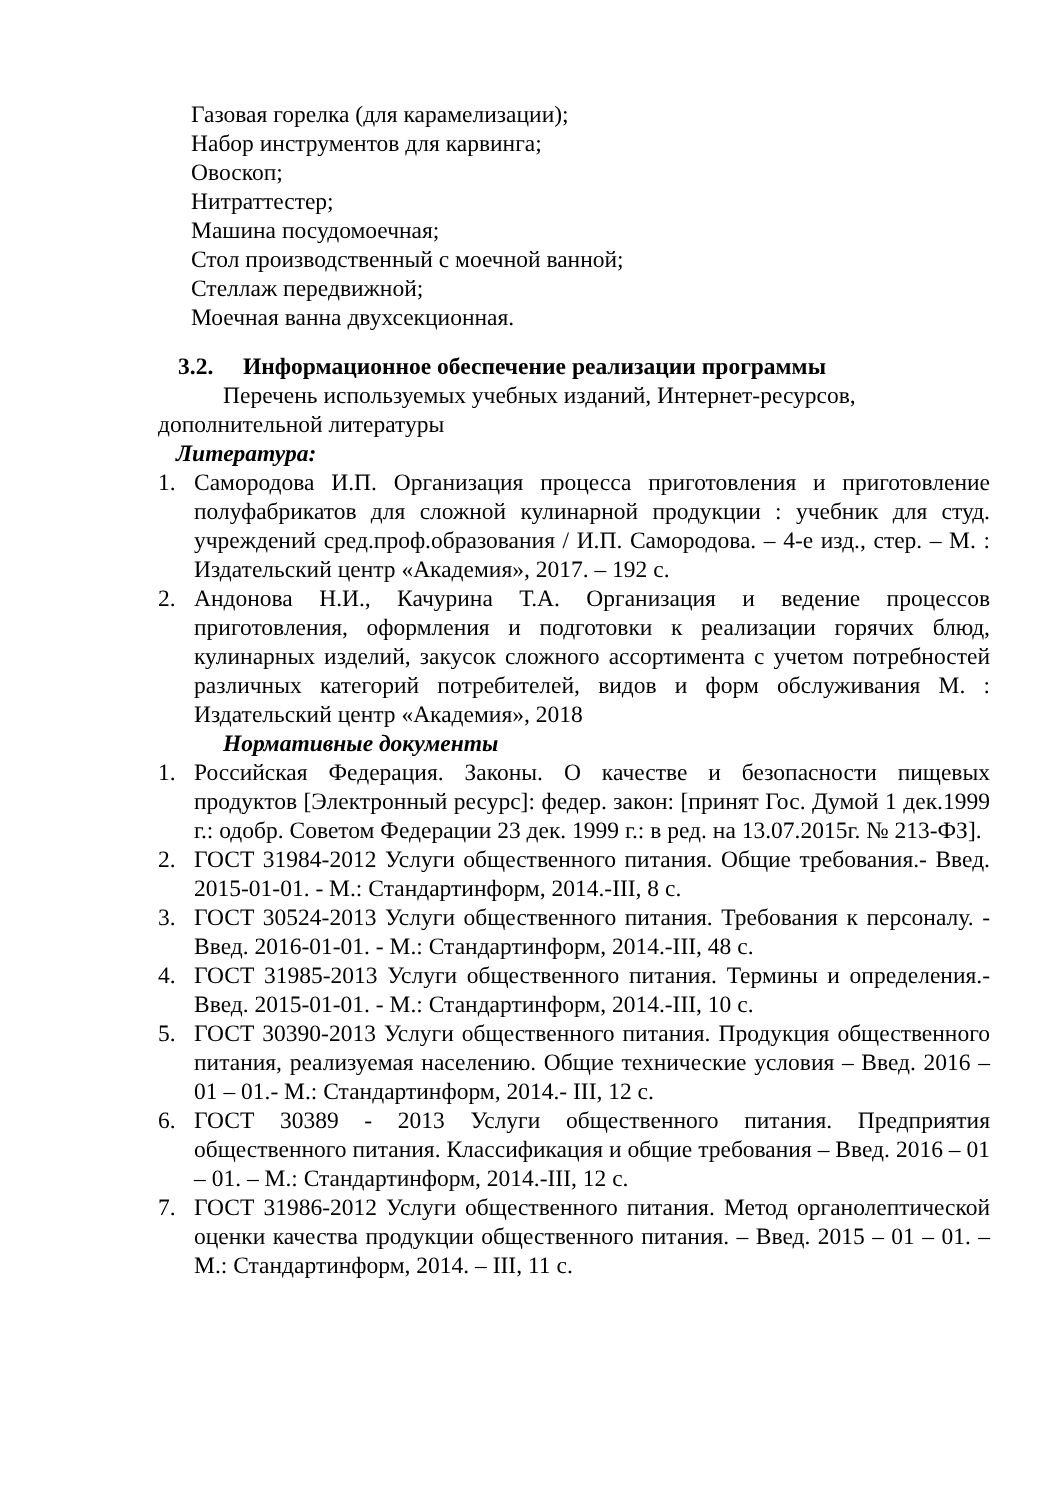Газовая горелка (для карамелизации);
Набор инструментов для карвинга;
Овоскоп;
Нитраттестер;
Машина посудомоечная;
Стол производственный с моечной ванной;
Стеллаж передвижной;
Моечная ванна двухсекционная.
3.2. Информационное обеспечение реализации программы
Перечень используемых учебных изданий, Интернет-ресурсов, дополнительной литературы
Литература:
1. Самородова И.П. Организация процесса приготовления и приготовление полуфабрикатов для сложной кулинарной продукции : учебник для студ. учреждений сред.проф.образования / И.П. Самородова. – 4-е изд., стер. – М. : Издательский центр «Академия», 2017. – 192 с.
2. Андонова Н.И., Качурина Т.А. Организация и ведение процессов приготовления, оформления и подготовки к реализации горячих блюд, кулинарных изделий, закусок сложного ассортимента с учетом потребностей различных категорий потребителей, видов и форм обслуживания М. : Издательский центр «Академия», 2018
Нормативные документы
1. Российская Федерация. Законы. О качестве и безопасности пищевых продуктов [Электронный ресурс]: федер. закон: [принят Гос. Думой 1 дек.1999 г.: одобр. Советом Федерации 23 дек. 1999 г.: в ред. на 13.07.2015г. № 213-ФЗ].
2. ГОСТ 31984-2012 Услуги общественного питания. Общие требования.- Введ. 2015-01-01. - М.: Стандартинформ, 2014.-III, 8 с.
3. ГОСТ 30524-2013 Услуги общественного питания. Требования к персоналу. - Введ. 2016-01-01. - М.: Стандартинформ, 2014.-III, 48 с.
4. ГОСТ 31985-2013 Услуги общественного питания. Термины и определения.-Введ. 2015-01-01. - М.: Стандартинформ, 2014.-III, 10 с.
5. ГОСТ 30390-2013 Услуги общественного питания. Продукция общественного питания, реализуемая населению. Общие технические условия – Введ. 2016 – 01 – 01.- М.: Стандартинформ, 2014.- III, 12 с.
6. ГОСТ 30389 - 2013 Услуги общественного питания. Предприятия общественного питания. Классификация и общие требования – Введ. 2016 – 01 – 01. – М.: Стандартинформ, 2014.-III, 12 с.
7. ГОСТ 31986-2012 Услуги общественного питания. Метод органолептической оценки качества продукции общественного питания. – Введ. 2015 – 01 – 01. – М.: Стандартинформ, 2014. – III, 11 с.